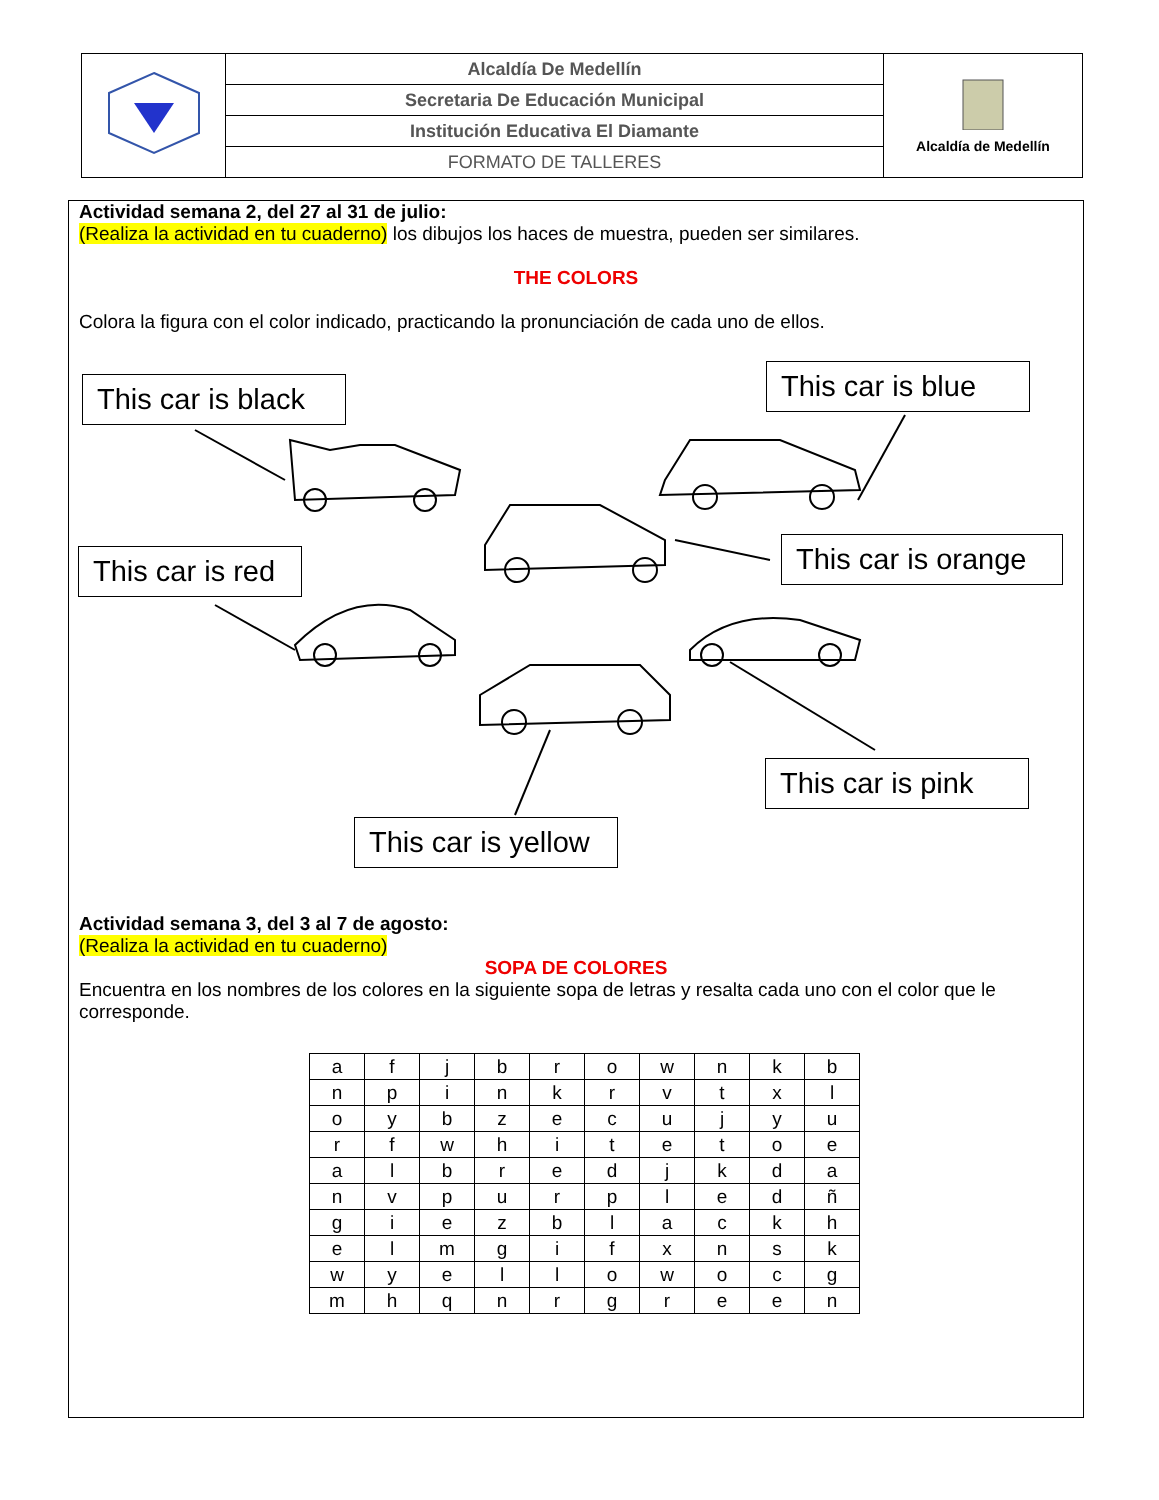| | Alcaldía De Medellín | Alcaldía de Medellín |
| | Secretaria De Educación Municipal | |
| | Institución Educativa El Diamante | |
| | FORMATO DE TALLERES | |
Actividad semana 2, del 27 al 31 de julio:
(Realiza la actividad en tu cuaderno) los dibujos los haces de muestra, pueden ser similares.
THE COLORS
Colora la figura con el color indicado, practicando la pronunciación de cada uno de ellos.
Actividad semana 3, del 3 al 7 de agosto:
(Realiza la actividad en tu cuaderno)
SOPA DE COLORES
Encuentra en los nombres de los colores en la siguiente sopa de letras y resalta cada uno con el color que le corresponde.
| a | f | j | b | r | o | w | n | k | b |
| n | p | i | n | k | r | v | t | x | l |
| o | y | b | z | e | c | u | j | y | u |
| r | f | w | h | i | t | e | t | o | e |
| a | l | b | r | e | d | j | k | d | a |
| n | v | p | u | r | p | l | e | d | ñ |
| g | i | e | z | b | l | a | c | k | h |
| e | l | m | g | i | f | x | n | s | k |
| w | y | e | l | l | o | w | o | c | g |
| m | h | q | n | r | g | r | e | e | n |
This car is black
This car is blue
This car is red
This car is orange
This car is pink
This car is yellow